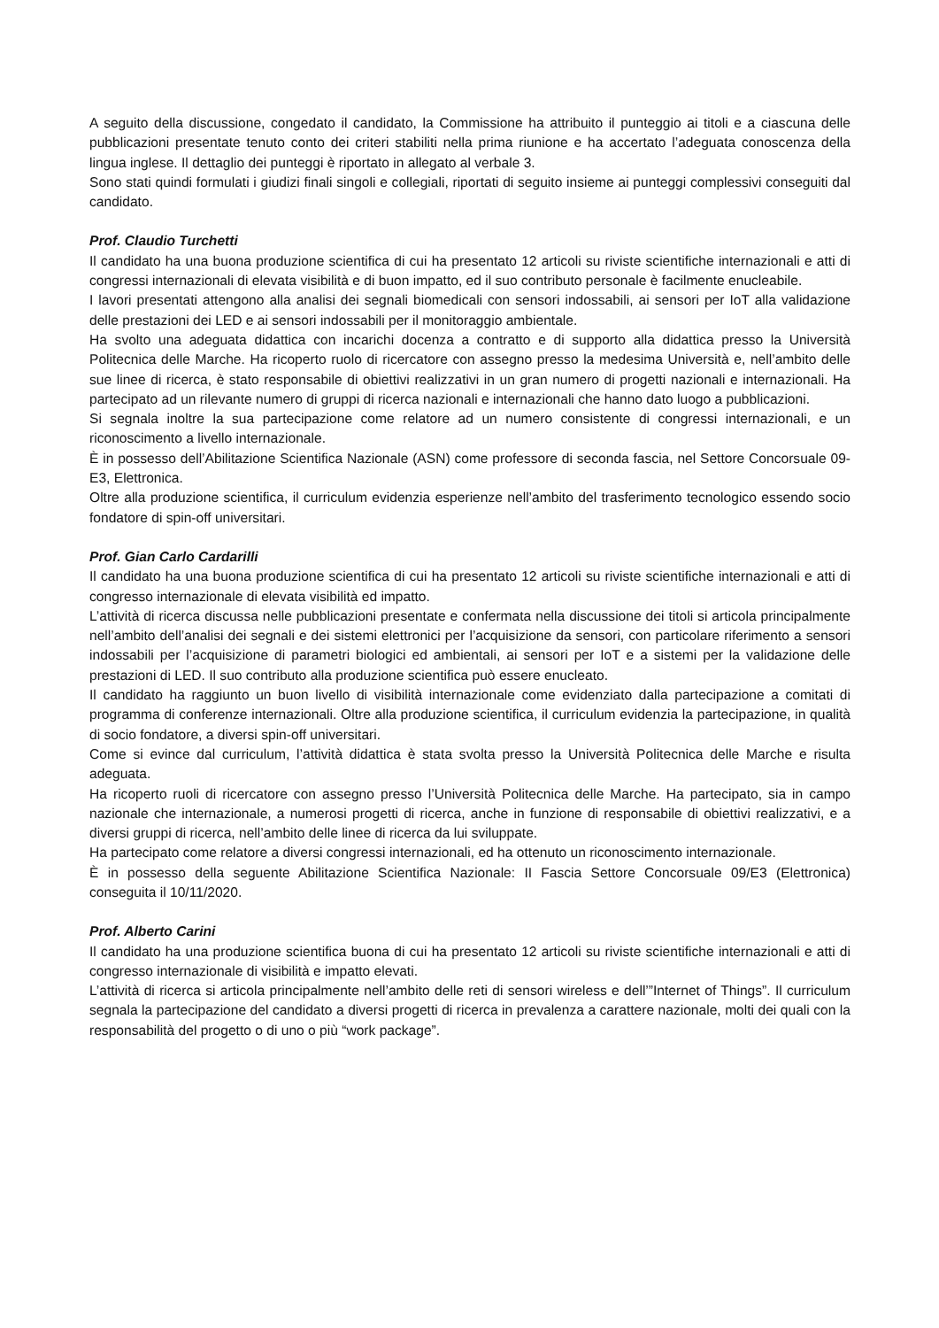A seguito della discussione, congedato il candidato, la Commissione ha attribuito il punteggio ai titoli e a ciascuna delle pubblicazioni presentate tenuto conto dei criteri stabiliti nella prima riunione e ha accertato l’adeguata conoscenza della lingua inglese. Il dettaglio dei punteggi è riportato in allegato al verbale 3.
Sono stati quindi formulati i giudizi finali singoli e collegiali, riportati di seguito insieme ai punteggi complessivi conseguiti dal candidato.
Prof. Claudio Turchetti
Il candidato ha una buona produzione scientifica di cui ha presentato 12 articoli su riviste scientifiche internazionali e atti di congressi internazionali di elevata visibilità e di buon impatto, ed il suo contributo personale è facilmente enucleabile.
I lavori presentati attengono alla analisi dei segnali biomedicali con sensori indossabili, ai sensori per IoT alla validazione delle prestazioni dei LED e ai sensori indossabili per il monitoraggio ambientale.
Ha svolto una adeguata didattica con incarichi docenza a contratto e di supporto alla didattica presso la Università Politecnica delle Marche. Ha ricoperto ruolo di ricercatore con assegno presso la medesima Università e, nell’ambito delle sue linee di ricerca, è stato responsabile di obiettivi realizzativi in un gran numero di progetti nazionali e internazionali. Ha partecipato ad un rilevante numero di gruppi di ricerca nazionali e internazionali che hanno dato luogo a pubblicazioni.
Si segnala inoltre la sua partecipazione come relatore ad un numero consistente di congressi internazionali, e un riconoscimento a livello internazionale.
È in possesso dell’Abilitazione Scientifica Nazionale (ASN) come professore di seconda fascia, nel Settore Concorsuale 09-E3, Elettronica.
Oltre alla produzione scientifica, il curriculum evidenzia esperienze nell’ambito del trasferimento tecnologico essendo socio fondatore di spin-off universitari.
Prof. Gian Carlo Cardarilli
Il candidato ha una buona produzione scientifica di cui ha presentato 12 articoli su riviste scientifiche internazionali e atti di congresso internazionale di elevata visibilità ed impatto.
L’attività di ricerca discussa nelle pubblicazioni presentate e confermata nella discussione dei titoli si articola principalmente nell’ambito dell’analisi dei segnali e dei sistemi elettronici per l’acquisizione da sensori, con particolare riferimento a sensori indossabili per l’acquisizione di parametri biologici ed ambientali, ai sensori per IoT e a sistemi per la validazione delle prestazioni di LED. Il suo contributo alla produzione scientifica può essere enucleato.
Il candidato ha raggiunto un buon livello di visibilità internazionale come evidenziato dalla partecipazione a comitati di programma di conferenze internazionali. Oltre alla produzione scientifica, il curriculum evidenzia la partecipazione, in qualità di socio fondatore, a diversi spin-off universitari.
Come si evince dal curriculum, l’attività didattica è stata svolta presso la Università Politecnica delle Marche e risulta adeguata.
Ha ricoperto ruoli di ricercatore con assegno presso l’Università Politecnica delle Marche. Ha partecipato, sia in campo nazionale che internazionale, a numerosi progetti di ricerca, anche in funzione di responsabile di obiettivi realizzativi, e a diversi gruppi di ricerca, nell’ambito delle linee di ricerca da lui sviluppate.
Ha partecipato come relatore a diversi congressi internazionali, ed ha ottenuto un riconoscimento internazionale.
È in possesso della seguente Abilitazione Scientifica Nazionale: II Fascia Settore Concorsuale 09/E3 (Elettronica) conseguita il 10/11/2020.
Prof. Alberto Carini
Il candidato ha una produzione scientifica buona di cui ha presentato 12 articoli su riviste scientifiche internazionali e atti di congresso internazionale di visibilità e impatto elevati.
L’attività di ricerca si articola principalmente nell’ambito delle reti di sensori wireless e dell’”Internet of Things”. Il curriculum segnala la partecipazione del candidato a diversi progetti di ricerca in prevalenza a carattere nazionale, molti dei quali con la responsabilità del progetto o di uno o più “work package”.